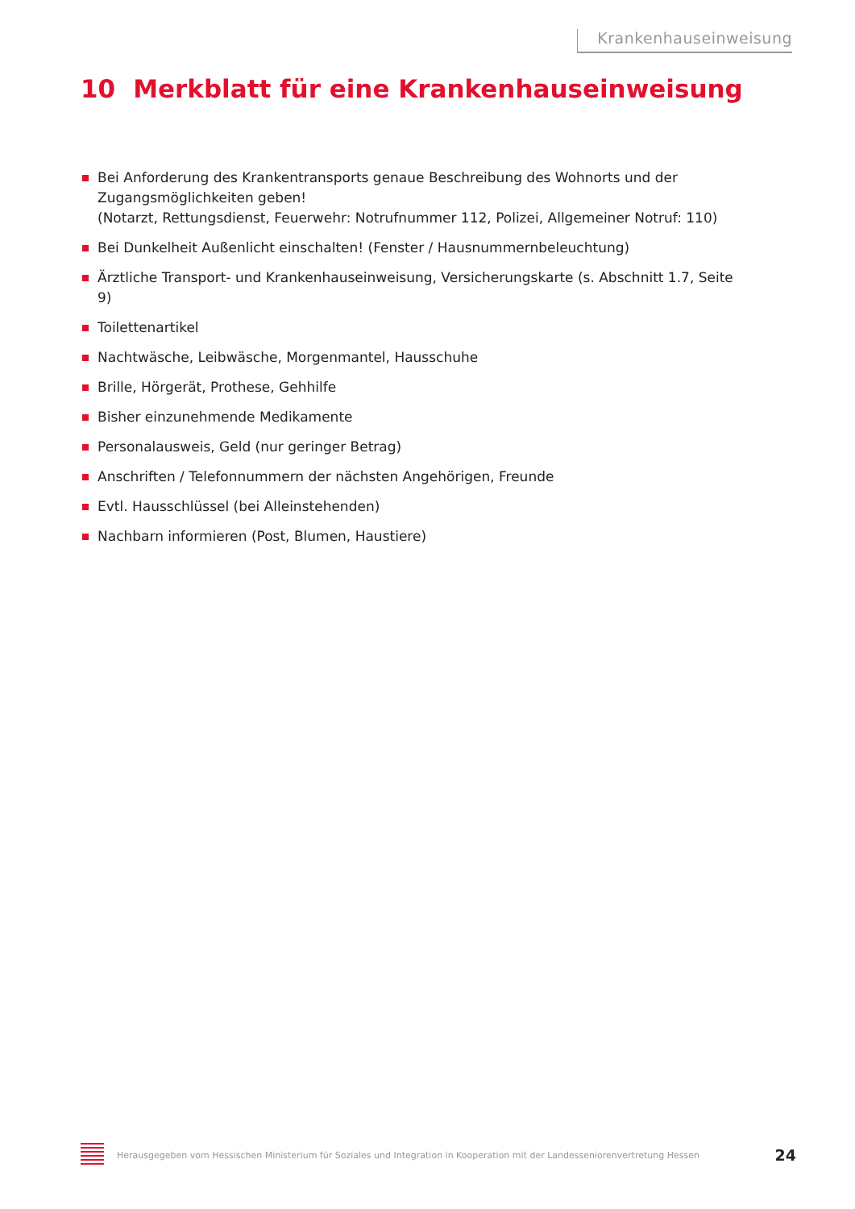Krankenhauseinweisung
10 Merkblatt für eine Krankenhauseinweisung
Bei Anforderung des Krankentransports genaue Beschreibung des Wohnorts und der Zugangsmöglichkeiten geben!
(Notarzt, Rettungsdienst, Feuerwehr: Notrufnummer 112, Polizei, Allgemeiner Notruf: 110)
Bei Dunkelheit Außenlicht einschalten! (Fenster / Hausnummernbeleuchtung)
Ärztliche Transport- und Krankenhauseinweisung, Versicherungskarte (s. Abschnitt 1.7, Seite 9)
Toilettenartikel
Nachtwäsche, Leibwäsche, Morgenmantel, Hausschuhe
Brille, Hörgerät, Prothese, Gehhilfe
Bisher einzunehmende Medikamente
Personalausweis, Geld (nur geringer Betrag)
Anschriften / Telefonnummern der nächsten Angehörigen, Freunde
Evtl. Hausschlüssel (bei Alleinstehenden)
Nachbarn informieren (Post, Blumen, Haustiere)
Herausgegeben vom Hessischen Ministerium für Soziales und Integration in Kooperation mit der Landesseniorenvertretung Hessen
24